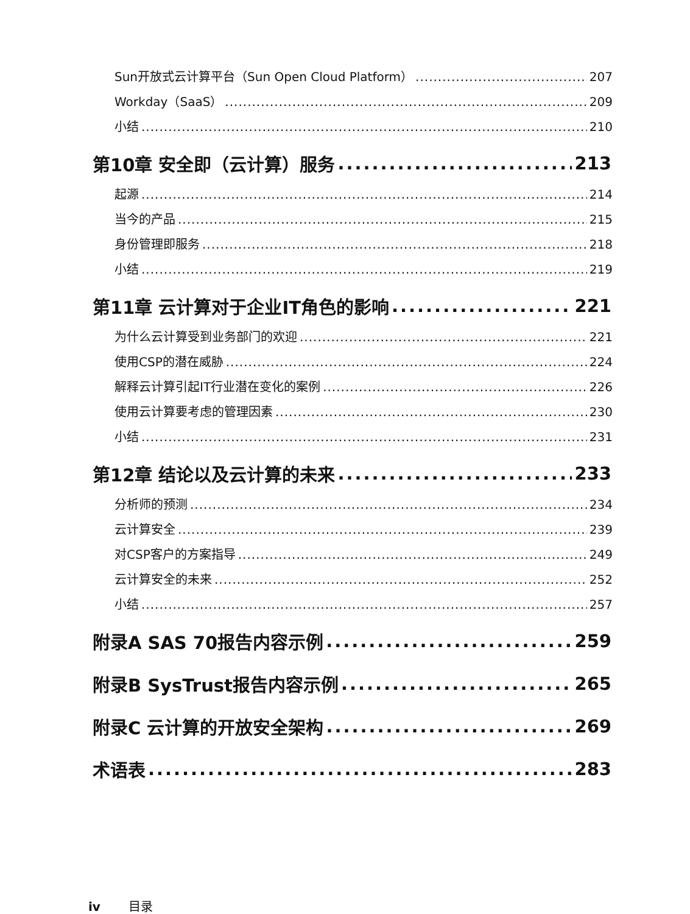Sun开放式云计算平台（Sun Open Cloud Platform） 207
Workday（SaaS） 209
小结 210
第10章 安全即（云计算）服务 213
起源 214
当今的产品 215
身份管理即服务 218
小结 219
第11章 云计算对于企业IT角色的影响 221
为什么云计算受到业务部门的欢迎 221
使用CSP的潜在威胁 224
解释云计算引起IT行业潜在变化的案例 226
使用云计算要考虑的管理因素 230
小结 231
第12章 结论以及云计算的未来 233
分析师的预测 234
云计算安全 239
对CSP客户的方案指导 249
云计算安全的未来 252
小结 257
附录A SAS 70报告内容示例 259
附录B SysTrust报告内容示例 265
附录C 云计算的开放安全架构 269
术语表 283
iv 目录